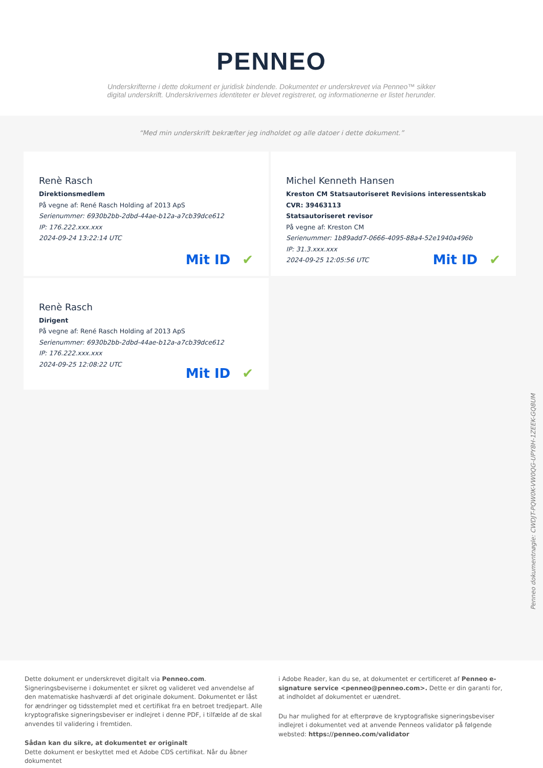PENNEO
Underskrifterne i dette dokument er juridisk bindende. Dokumentet er underskrevet via Penneo™ sikker digital underskrift. Underskrivernes identiteter er blevet registreret, og informationerne er listet herunder.
“Med min underskrift bekræfter jeg indholdet og alle datoer i dette dokument.”
Renè Rasch
Direktionsmedlem
På vegne af: René Rasch Holding af 2013 ApS
Serienummer: 6930b2bb-2dbd-44ae-b12a-a7cb39dce612
IP: 176.222.xxx.xxx
2024-09-24 13:22:14 UTC
Mit ID ✔
Michel Kenneth Hansen
Kreston CM Statsautoriseret Revisions interessentskab CVR: 39463113
Statsautoriseret revisor
På vegne af: Kreston CM
Serienummer: 1b89add7-0666-4095-88a4-52e1940a496b
IP: 31.3.xxx.xxx
2024-09-25 12:05:56 UTC
Mit ID ✔
Renè Rasch
Dirigent
På vegne af: René Rasch Holding af 2013 ApS
Serienummer: 6930b2bb-2dbd-44ae-b12a-a7cb39dce612
IP: 176.222.xxx.xxx
2024-09-25 12:08:22 UTC
Mit ID ✔
Penneo dokumentnøgle: CWDJT-PQW0K-VW0QG-UPY8H-1ZEEK-GQ8UM
Dette dokument er underskrevet digitalt via Penneo.com. Signeringsbeviserne i dokumentet er sikret og valideret ved anvendelse af den matematiske hashværdi af det originale dokument. Dokumentet er låst for ændringer og tidsstemplet med et certifikat fra en betroet tredjepart. Alle kryptografiske signeringsbeviser er indlejret i denne PDF, i tilfælde af de skal anvendes til validering i fremtiden.
Sådan kan du sikre, at dokumentet er originalt
Dette dokument er beskyttet med et Adobe CDS certifikat. Når du åbner dokumentet
i Adobe Reader, kan du se, at dokumentet er certificeret af Penneo e-signature service <penneo@penneo.com>. Dette er din garanti for, at indholdet af dokumentet er uændret.
Du har mulighed for at efterprøve de kryptografiske signeringsbeviser indlejret i dokumentet ved at anvende Penneos validator på følgende websted: https://penneo.com/validator